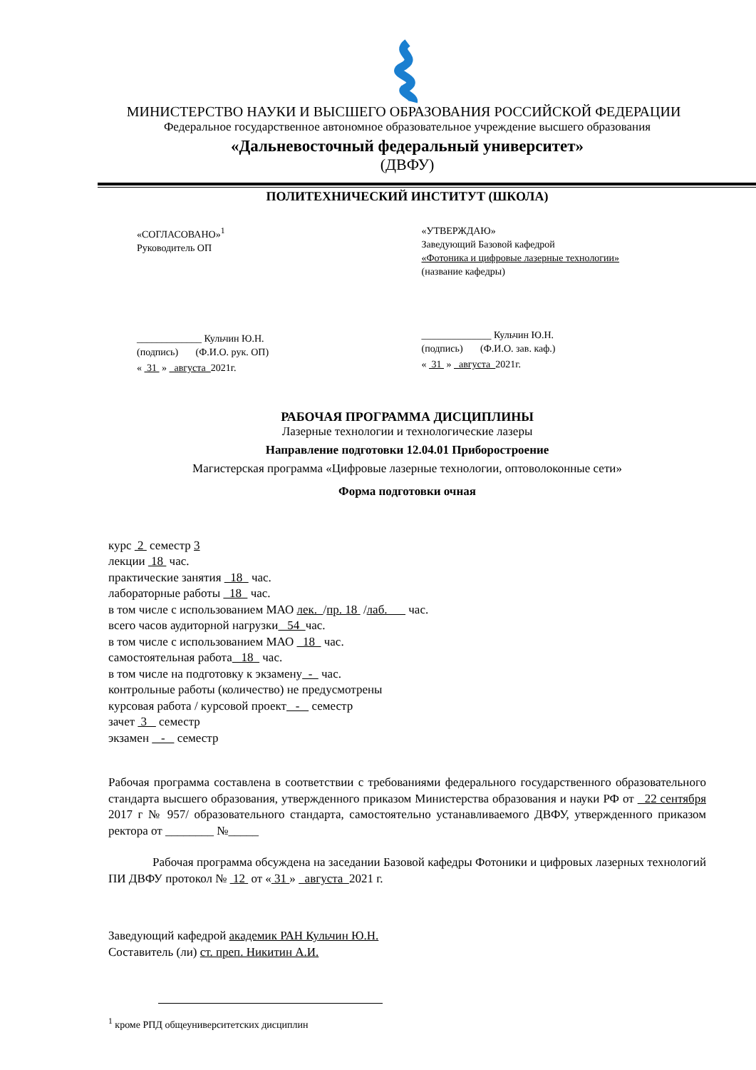МИНИСТЕРСТВО НАУКИ И ВЫСШЕГО ОБРАЗОВАНИЯ РОССИЙСКОЙ ФЕДЕРАЦИИ
Федеральное государственное автономное образовательное учреждение высшего образования
«Дальневосточный федеральный университет»
(ДВФУ)
ПОЛИТЕХНИЧЕСКИЙ ИНСТИТУТ (ШКОЛА)
«СОГЛАСОВАНО»<sup>1</sup>
Руководитель ОП
_____________ Кульчин Ю.Н.
(подпись) (Ф.И.О. рук. ОП)
« 31 » августа 2021г.
«УТВЕРЖДАЮ»
Заведующий Базовой кафедрой
«Фотоника и цифровые лазерные технологии»
(название кафедры)
______________ Кульчин Ю.Н.
(подпись) (Ф.И.О. зав. каф.)
« 31 » августа 2021г.
РАБОЧАЯ ПРОГРАММА ДИСЦИПЛИНЫ
Лазерные технологии и технологические лазеры
Направление подготовки 12.04.01 Приборостроение
Магистерская программа «Цифровые лазерные технологии, оптоволоконные сети»
Форма подготовки очная
курс 2 семестр 3
лекции 18 час.
практические занятия 18 час.
лабораторные работы 18 час.
в том числе с использованием МАО лек. /пр. 18 /лаб. час.
всего часов аудиторной нагрузки 54 час.
в том числе с использованием МАО 18 час.
самостоятельная работа 18 час.
в том числе на подготовку к экзамену - час.
контрольные работы (количество) не предусмотрены
курсовая работа / курсовой проект - семестр
зачет 3 семестр
экзамен - семестр
Рабочая программа составлена в соответствии с требованиями федерального государственного образовательного стандарта высшего образования, утвержденного приказом Министерства образования и науки РФ от 22 сентября 2017 г № 957/ образовательного стандарта, самостоятельно устанавливаемого ДВФУ, утвержденного приказом ректора от ________ №_____
Рабочая программа обсуждена на заседании Базовой кафедры Фотоники и цифровых лазерных технологий ПИ ДВФУ протокол № 12 от « 31 » августа 2021 г.
Заведующий кафедрой академик РАН Кульчин Ю.Н.
Составитель (ли) ст. преп. Никитин А.И.
<sup>1</sup> кроме РПД общеуниверситетских дисциплин